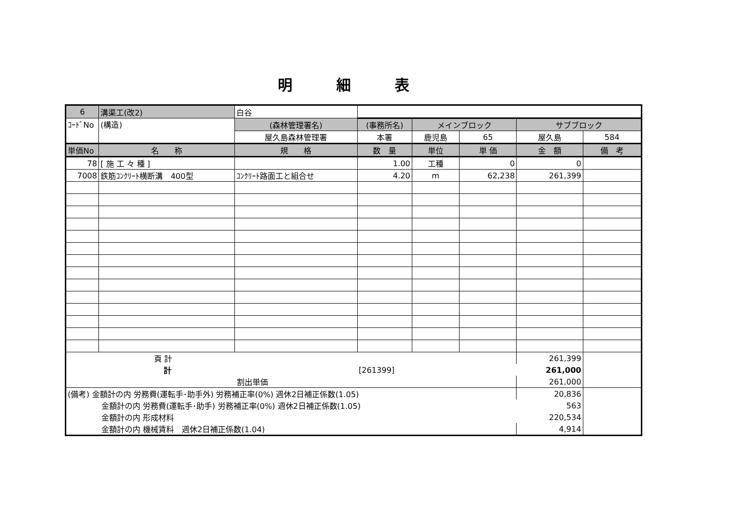明細表
| 6 | 溝渠工(改2) | 白谷 | | | | | |
| ｺｰﾄﾞNo | (構造) | (森林管理署名) | (事務所名) | メインブロック | | サブブロック | |
| | | 屋久島森林管理署 | 本署 | 鹿児島 | 65 | 屋久島 | 584 |
| 単価No | 名 称 | 規 格 | 数 量 | 単位 | 単 価 | 金 額 | 備 考 |
| 78 | [ 施 工 々 種 ] | | 1.00 | 工種 | 0 | 0 | |
| 7008 | 鉄筋ｺﾝｸﾘｰﾄ横断溝 400型 | ｺﾝｸﾘｰﾄ路面工と組合せ | 4.20 | m | 62,238 | 261,399 | |
| 頁 計 | | | | | | 261,399 | |
| 計 | | | [261399] | | | 261,000 | |
| 割出単価 | | | | | | 261,000 | |
| (備考) 金額計の内 労務費(運転手･助手外) 労務補正率(0%) 週休2日補正係数(1.05) | | | | | | 20,836 | |
| 金額計の内 労務費(運転手･助手) 労務補正率(0%) 週休2日補正係数(1.05) | | | | | | 563 | |
| 金額計の内 形成材料 | | | | | | 220,534 | |
| 金額計の内 機械賃料 週休2日補正係数(1.04) | | | | | | 4,914 | |